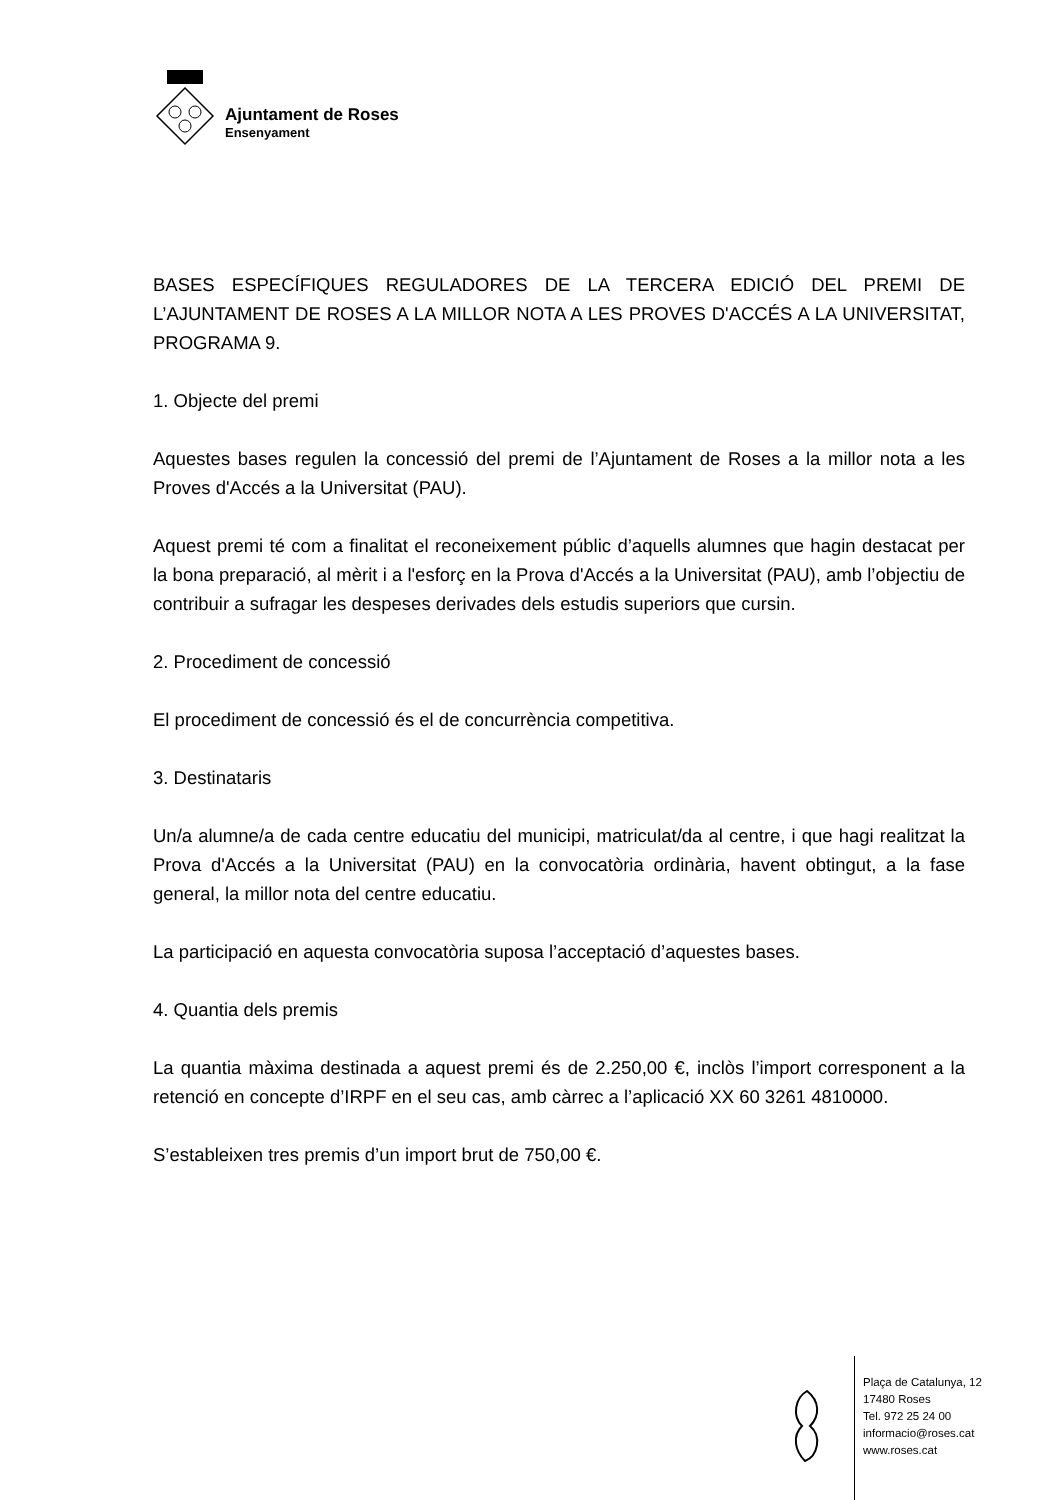Ajuntament de Roses
Ensenyament
BASES ESPECÍFIQUES REGULADORES DE LA TERCERA EDICIÓ DEL PREMI DE L’AJUNTAMENT DE ROSES A LA MILLOR NOTA A LES PROVES D'ACCÉS A LA UNIVERSITAT, PROGRAMA 9.
1. Objecte del premi
Aquestes bases regulen la concessió del premi de l’Ajuntament de Roses a la millor nota a les Proves d'Accés a la Universitat (PAU).
Aquest premi té com a finalitat el reconeixement públic d’aquells alumnes que hagin destacat per la bona preparació, al mèrit i a l'esforç en la Prova d'Accés a la Universitat (PAU), amb l’objectiu de contribuir a sufragar les despeses derivades dels estudis superiors que cursin.
2. Procediment de concessió
El procediment de concessió és el de concurrència competitiva.
3. Destinataris
Un/a alumne/a de cada centre educatiu del municipi, matriculat/da al centre, i que hagi realitzat la Prova d'Accés a la Universitat (PAU) en la convocatòria ordinària, havent obtingut, a la fase general, la millor nota del centre educatiu.
La participació en aquesta convocatòria suposa l’acceptació d’aquestes bases.
4. Quantia dels premis
La quantia màxima destinada a aquest premi és de 2.250,00 €, inclòs l’import corresponent a la retenció en concepte d’IRPF en el seu cas, amb càrrec a l’aplicació XX 60 3261 4810000.
S’estableixen tres premis d’un import brut de 750,00 €.
Plaça de Catalunya, 12
17480 Roses
Tel. 972 25 24 00
informacio@roses.cat
www.roses.cat